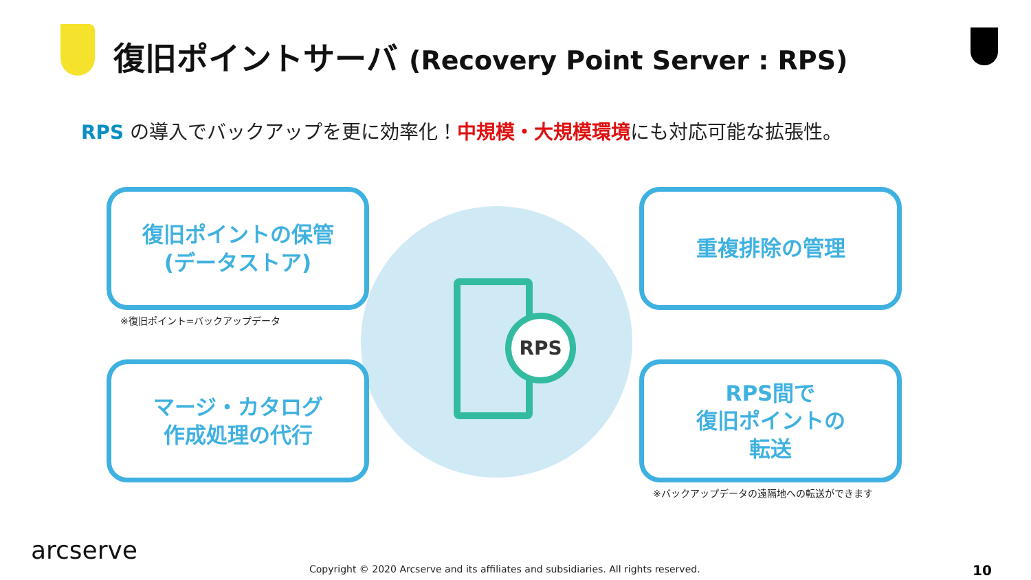復旧ポイントサーバ (Recovery Point Server : RPS)
RPS の導入でバックアップを更に効率化！中規模・大規模環境にも対応可能な拡張性。
復旧ポイントの保管
(データストア)
※復旧ポイント=バックアップデータ
重複排除の管理
マージ・カタログ
作成処理の代行
RPS間で
復旧ポイントの
転送
※バックアップデータの遠隔地への転送ができます
RPS
arcserve
Copyright © 2020 Arcserve and its affiliates and subsidiaries. All rights reserved.
10